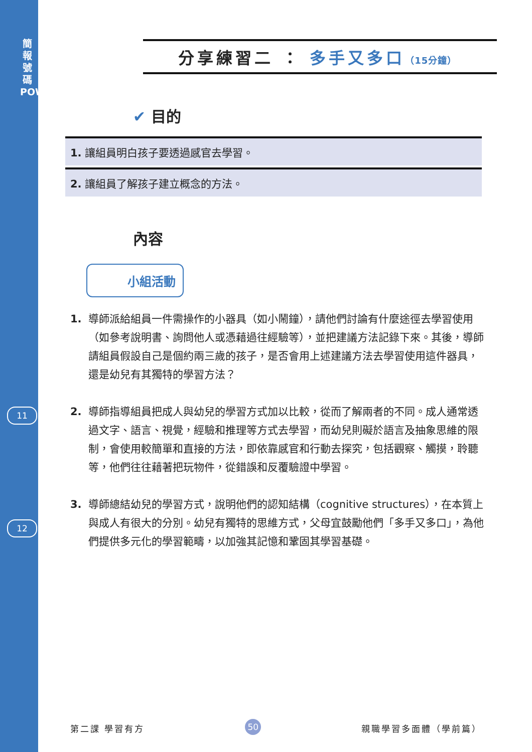簡 報 號 碼 POWERPOINT
11
12
分享練習二 ： 多手又多口（15分鐘）
✔ 目的
1. 讓組員明白孩子要透過感官去學習。
2. 讓組員了解孩子建立概念的方法。
內容
小組活動
1. 導師派給組員一件需操作的小器具（如小鬧鐘），請他們討論有什麼途徑去學習使用（如參考說明書、詢問他人或憑藉過往經驗等），並把建議方法記錄下來。其後，導師請組員假設自己是個約兩三歲的孩子，是否會用上述建議方法去學習使用這件器具，還是幼兒有其獨特的學習方法？
2. 導師指導組員把成人與幼兒的學習方式加以比較，從而了解兩者的不同。成人通常透過文字、語言、視覺，經驗和推理等方式去學習，而幼兒則礙於語言及抽象思維的限制，會使用較簡單和直接的方法，即依靠感官和行動去探究，包括觀察、觸摸，聆聽等，他們往往藉著把玩物件，從錯誤和反覆驗證中學習。
3. 導師總結幼兒的學習方式，說明他們的認知結構（cognitive structures），在本質上與成人有很大的分別。幼兒有獨特的思維方式，父母宜鼓勵他們「多手又多口」，為他們提供多元化的學習範疇，以加強其記憶和鞏固其學習基礎。
第二課 學習有方 50 親職學習多面體（學前篇）